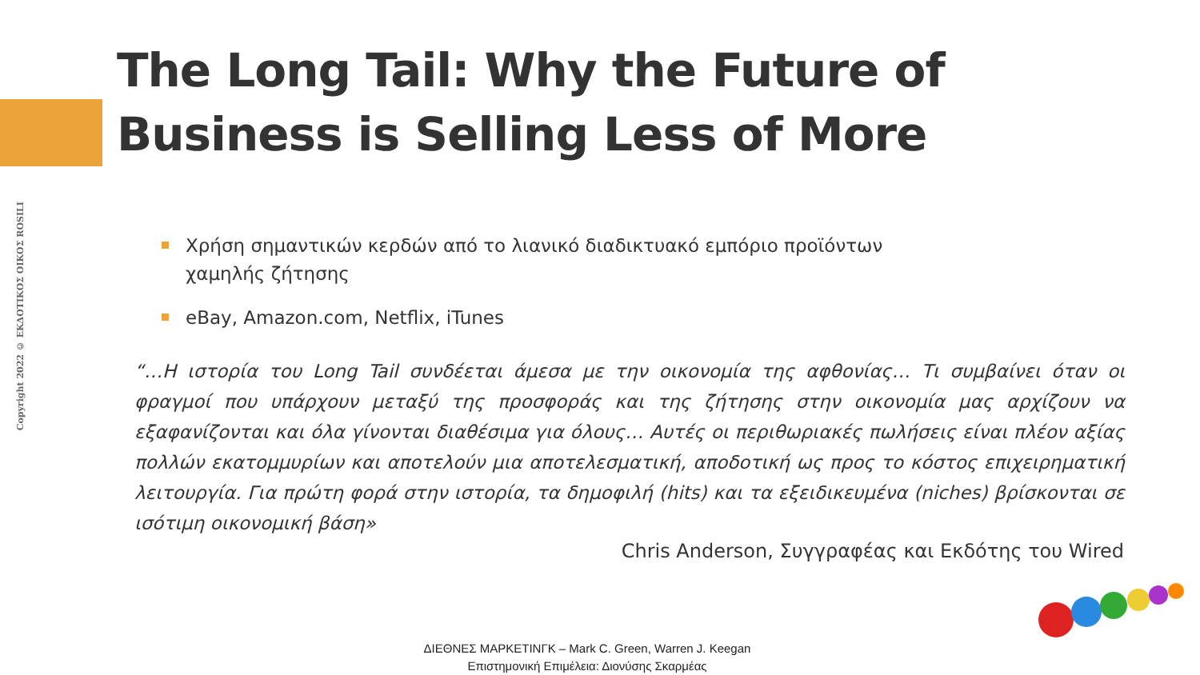Copyright 2022 © ΕΚΔΟΤΙΚΟΣ ΟΙΚΟΣ ROSILI
The Long Tail: Why the Future of
Business is Selling Less of More
Χρήση σημαντικών κερδών από το λιανικό διαδικτυακό εμπόριο προϊόντων χαμηλής ζήτησης
eBay, Amazon.com, Netflix, iTunes
“…Η ιστορία του Long Tail συνδέεται άμεσα με την οικονομία της αφθονίας… Τι συμβαίνει όταν οι φραγμοί που υπάρχουν μεταξύ της προσφοράς και της ζήτησης στην οικονομία μας αρχίζουν να εξαφανίζονται και όλα γίνονται διαθέσιμα για όλους… Αυτές οι περιθωριακές πωλήσεις είναι πλέον αξίας πολλών εκατομμυρίων και αποτελούν μια αποτελεσματική, αποδοτική ως προς το κόστος επιχειρηματική λειτουργία. Για πρώτη φορά στην ιστορία, τα δημοφιλή (hits) και τα εξειδικευμένα (niches) βρίσκονται σε ισότιμη οικονομική βάση»
Chris Anderson, Συγγραφέας και Εκδότης του Wired
ΔΙΕΘΝΕΣ ΜΑΡΚΕΤΙΝΓΚ – Mark C. Green, Warren J. Keegan
Επιστημονική Επιμέλεια: Διονύσης Σκαρμέας